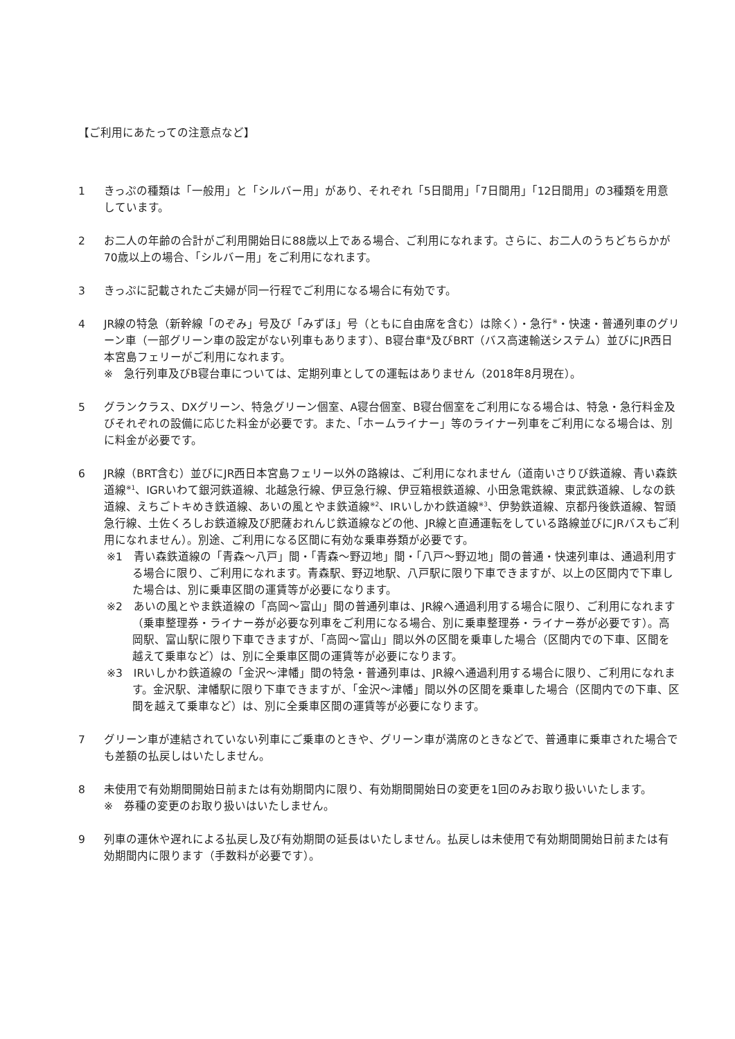【ご利用にあたっての注意点など】
1 きっぷの種類は「一般用」と「シルバー用」があり、それぞれ「5日間用」「7日間用」「12日間用」の3種類を用意しています。
2 お二人の年齢の合計がご利用開始日に88歳以上である場合、ご利用になれます。さらに、お二人のうちどちらかが70歳以上の場合、「シルバー用」をご利用になれます。
3 きっぷに記載されたご夫婦が同一行程でご利用になる場合に有効です。
4 JR線の特急（新幹線「のぞみ」号及び「みずほ」号（ともに自由席を含む）は除く）・急行<sup>※</sup>・快速・普通列車のグリーン車（一部グリーン車の設定がない列車もあります）、B寝台車<sup>※</sup>及びBRT（バス高速輸送システム）並びにJR西日本宮島フェリーがご利用になれます。
※　急行列車及びB寝台車については、定期列車としての運転はありません（2018年8月現在）。
5 グランクラス、DXグリーン、特急グリーン個室、A寝台個室、B寝台個室をご利用になる場合は、特急・急行料金及びそれぞれの設備に応じた料金が必要です。また、「ホームライナー」等のライナー列車をご利用になる場合は、別に料金が必要です。
6 JR線（BRT含む）並びにJR西日本宮島フェリー以外の路線は、ご利用になれません（道南いさりび鉄道線、青い森鉄道線<sup>※1</sup>、IGRいわて銀河鉄道線、北越急行線、伊豆急行線、伊豆箱根鉄道線、小田急電鉄線、東武鉄道線、しなの鉄道線、えちごトキめき鉄道線、あいの風とやま鉄道線<sup>※2</sup>、IRいしかわ鉄道線<sup>※3</sup>、伊勢鉄道線、京都丹後鉄道線、智頭急行線、土佐くろしお鉄道線及び肥薩おれんじ鉄道線などの他、JR線と直通運転をしている路線並びにJRバスもご利用になれません）。別途、ご利用になる区間に有効な乗車券類が必要です。
※1　青い森鉄道線の「青森～八戸」間・「青森～野辺地」間・「八戸～野辺地」間の普通・快速列車は、通過利用する場合に限り、ご利用になれます。青森駅、野辺地駅、八戸駅に限り下車できますが、以上の区間内で下車した場合は、別に乗車区間の運賃等が必要になります。
※2　あいの風とやま鉄道線の「高岡～富山」間の普通列車は、JR線へ通過利用する場合に限り、ご利用になれます（乗車整理券・ライナー券が必要な列車をご利用になる場合、別に乗車整理券・ライナー券が必要です）。高岡駅、富山駅に限り下車できますが、「高岡～富山」間以外の区間を乗車した場合（区間内での下車、区間を越えて乗車など）は、別に全乗車区間の運賃等が必要になります。
※3　IRいしかわ鉄道線の「金沢～津幡」間の特急・普通列車は、JR線へ通過利用する場合に限り、ご利用になれます。金沢駅、津幡駅に限り下車できますが、「金沢～津幡」間以外の区間を乗車した場合（区間内での下車、区間を越えて乗車など）は、別に全乗車区間の運賃等が必要になります。
7 グリーン車が連結されていない列車にご乗車のときや、グリーン車が満席のときなどで、普通車に乗車された場合でも差額の払戻しはいたしません。
8 未使用で有効期間開始日前または有効期間内に限り、有効期間開始日の変更を1回のみお取り扱いいたします。
※　券種の変更のお取り扱いはいたしません。
9 列車の運休や遅れによる払戻し及び有効期間の延長はいたしません。払戻しは未使用で有効期間開始日前または有効期間内に限ります（手数料が必要です）。